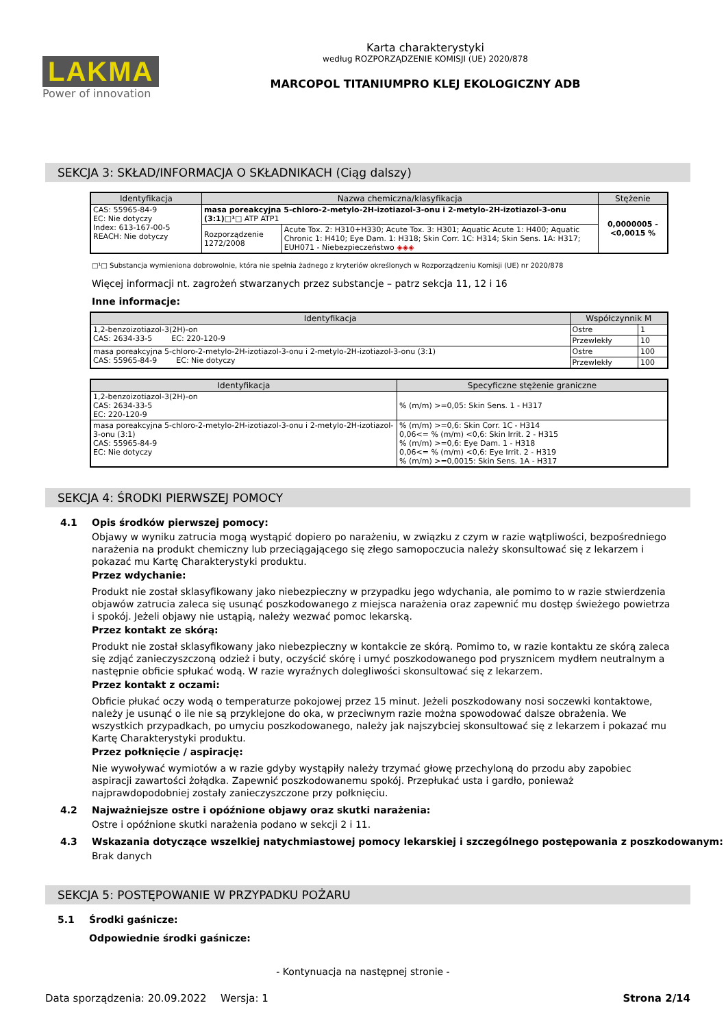LAKMA
Power of innovation
Karta charakterystyki
według ROZPORZĄDZENIE KOMISJI (UE) 2020/878
MARCOPOL TITANIUMPRO KLEJ EKOLOGICZNY ADB
SEKCJA 3: SKŁAD/INFORMACJA O SKŁADNIKACH (Ciąg dalszy)
| Identyfikacja | Nazwa chemiczna/klasyfikacja | | Stężenie |
| --- | --- | --- | --- |
| CAS: 55965-84-9 EC: Nie dotyczy Index: 613-167-00-5 REACH: Nie dotyczy | masa poreakcyjna 5-chloro-2-metylo-2H-izotiazol-3-onu i 2-metylo-2H-izotiazol-3-onu (3:1)□¹□ ATP ATP1 | | 0,0000005 - <0,0015 % |
| | Rozporządzenie 1272/2008 | Acute Tox. 2: H310+H330; Acute Tox. 3: H301; Aquatic Acute 1: H400; Aquatic Chronic 1: H410; Eye Dam. 1: H318; Skin Corr. 1C: H314; Skin Sens. 1A: H317; EUH071 - Niebezpieczeństwo ◈◈◈ | |
□¹□ Substancja wymieniona dobrowolnie, która nie spełnia żadnego z kryteriów określonych w Rozporządzeniu Komisji (UE) nr 2020/878
Więcej informacji nt. zagrożeń stwarzanych przez substancje – patrz sekcja 11, 12 i 16
Inne informacje:
| Identyfikacja | Współczynnik M | |
| --- | --- | --- |
| 1,2-benzoizotiazol-3(2H)-on CAS: 2634-33-5 EC: 220-120-9 | Ostre | 1 |
| | Przewlekły | 10 |
| masa poreakcyjna 5-chloro-2-metylo-2H-izotiazol-3-onu i 2-metylo-2H-izotiazol-3-onu (3:1) CAS: 55965-84-9 EC: Nie dotyczy | Ostre | 100 |
| | Przewlekły | 100 |
| Identyfikacja | Specyficzne stężenie graniczne |
| --- | --- |
| 1,2-benzoizotiazol-3(2H)-on CAS: 2634-33-5 EC: 220-120-9 | % (m/m) >=0,05: Skin Sens. 1 - H317 |
| masa poreakcyjna 5-chloro-2-metylo-2H-izotiazol-3-onu i 2-metylo-2H-izotiazol-3-onu (3:1) CAS: 55965-84-9 EC: Nie dotyczy | % (m/m) >=0,6: Skin Corr. 1C - H314 0,06<= % (m/m) <0,6: Skin Irrit. 2 - H315 % (m/m) >=0,6: Eye Dam. 1 - H318 0,06<= % (m/m) <0,6: Eye Irrit. 2 - H319 % (m/m) >=0,0015: Skin Sens. 1A - H317 |
SEKCJA 4: ŚRODKI PIERWSZEJ POMOCY
4.1 Opis środków pierwszej pomocy:
Objawy w wyniku zatrucia mogą wystąpić dopiero po narażeniu, w związku z czym w razie wątpliwości, bezpośredniego narażenia na produkt chemiczny lub przeciągającego się złego samopoczucia należy skonsultować się z lekarzem i pokazać mu Kartę Charakterystyki produktu.
Przez wdychanie:
Produkt nie został sklasyfikowany jako niebezpieczny w przypadku jego wdychania, ale pomimo to w razie stwierdzenia objawów zatrucia zaleca się usunąć poszkodowanego z miejsca narażenia oraz zapewnić mu dostęp świeżego powietrza i spokój. Jeżeli objawy nie ustąpią, należy wezwać pomoc lekarską.
Przez kontakt ze skórą:
Produkt nie został sklasyfikowany jako niebezpieczny w kontakcie ze skórą. Pomimo to, w razie kontaktu ze skórą zaleca się zdjąć zanieczyszczoną odzież i buty, oczyścić skórę i umyć poszkodowanego pod prysznicem mydłem neutralnym a następnie obficie spłukać wodą. W razie wyraźnych dolegliwości skonsultować się z lekarzem.
Przez kontakt z oczami:
Obficie płukać oczy wodą o temperaturze pokojowej przez 15 minut. Jeżeli poszkodowany nosi soczewki kontaktowe, należy je usunąć o ile nie są przyklejone do oka, w przeciwnym razie można spowodować dalsze obrażenia. We wszystkich przypadkach, po umyciu poszkodowanego, należy jak najszybciej skonsultować się z lekarzem i pokazać mu Kartę Charakterystyki produktu.
Przez połknięcie / aspirację:
Nie wywoływać wymiotów a w razie gdyby wystąpiły należy trzymać głowę przechyloną do przodu aby zapobiec aspiracji zawartości żołądka. Zapewnić poszkodowanemu spokój. Przepłukać usta i gardło, ponieważ najprawdopodobniej zostały zanieczyszczone przy połknięciu.
4.2 Najważniejsze ostre i opóźnione objawy oraz skutki narażenia:
Ostre i opóźnione skutki narażenia podano w sekcji 2 i 11.
4.3 Wskazania dotyczące wszelkiej natychmiastowej pomocy lekarskiej i szczególnego postępowania z poszkodowanym:
Brak danych
SEKCJA 5: POSTĘPOWANIE W PRZYPADKU POŻARU
5.1 Środki gaśnicze:
Odpowiednie środki gaśnicze:
- Kontynuacja na następnej stronie -
Data sporządzenia: 20.09.2022 Wersja: 1 Strona 2/14